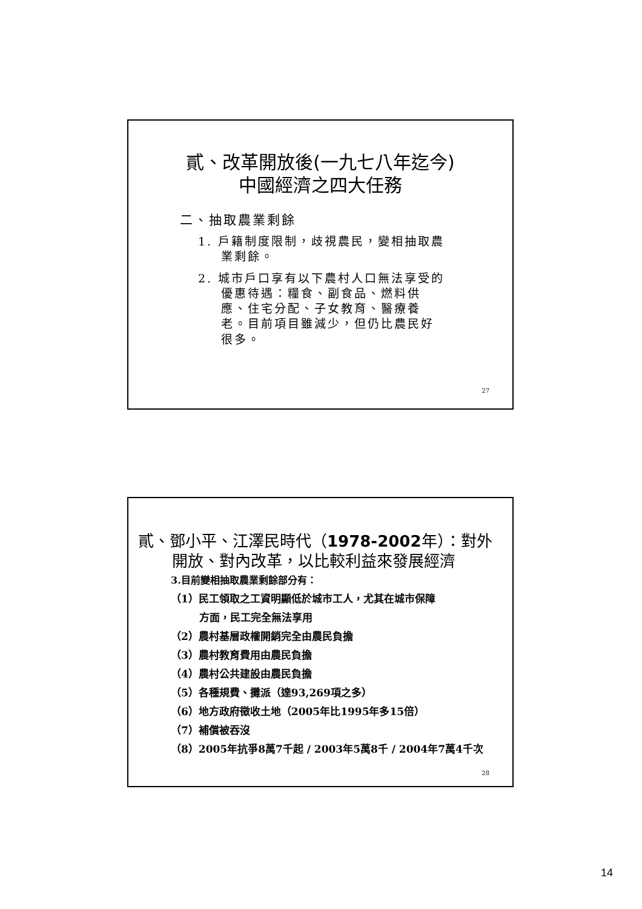貳、改革開放後(一九七八年迄今)
中國經濟之四大任務
二、抽取農業剩餘
1. 戶籍制度限制，歧視農民，變相抽取農業剩餘。
2. 城市戶口享有以下農村人口無法享受的優惠待遇：糧食、副食品、燃料供應、住宅分配、子女教育、醫療養老。目前項目雖減少，但仍比農民好很多。
27
貳、鄧小平、江澤民時代（1978-2002年）：對外
開放、對內改革，以比較利益來發展經濟
3.目前變相抽取農業剩餘部分有：
（1）民工領取之工資明顯低於城市工人，尤其在城市保障
方面，民工完全無法享用
（2）農村基層政權開銷完全由農民負擔
（3）農村教育費用由農民負擔
（4）農村公共建設由農民負擔
（5）各種規費、攤派（達93,269項之多）
（6）地方政府徵收土地（2005年比1995年多15倍）
（7）補償被吞沒
（8）2005年抗爭8萬7千起 / 2003年5萬8千 / 2004年7萬4千次
28
14